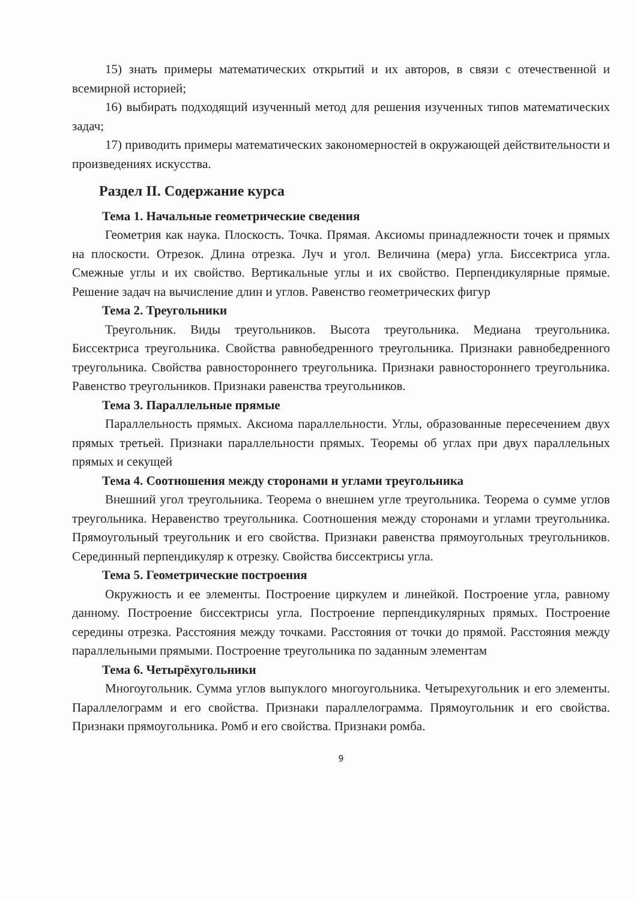15) знать примеры математических открытий и их авторов, в связи с отечественной и всемирной историей;
16) выбирать подходящий изученный метод для решения изученных типов математических задач;
17) приводить примеры математических закономерностей в окружающей действительности и произведениях искусства.
Раздел II. Содержание курса
Тема 1. Начальные геометрические сведения
Геометрия как наука. Плоскость. Точка. Прямая. Аксиомы принадлежности точек и прямых на плоскости. Отрезок. Длина отрезка. Луч и угол. Величина (мера) угла. Биссектриса угла. Смежные углы и их свойство. Вертикальные углы и их свойство. Перпендикулярные прямые. Решение задач на вычисление длин и углов. Равенство геометрических фигур
Тема 2. Треугольники
Треугольник. Виды треугольников. Высота треугольника. Медиана треугольника. Биссектриса треугольника. Свойства равнобедренного треугольника. Признаки равнобедренного треугольника. Свойства равностороннего треугольника. Признаки равностороннего треугольника. Равенство треугольников. Признаки равенства треугольников.
Тема 3. Параллельные прямые
Параллельность прямых. Аксиома параллельности. Углы, образованные пересечением двух прямых третьей. Признаки параллельности прямых. Теоремы об углах при двух параллельных прямых и секущей
Тема 4. Соотношения между сторонами и углами треугольника
Внешний угол треугольника. Теорема о внешнем угле треугольника. Теорема о сумме углов треугольника. Неравенство треугольника. Соотношения между сторонами и углами треугольника. Прямоугольный треугольник и его свойства. Признаки равенства прямоугольных треугольников. Серединный перпендикуляр к отрезку. Свойства биссектрисы угла.
Тема 5. Геометрические построения
Окружность и ее элементы. Построение циркулем и линейкой. Построение угла, равному данному. Построение биссектрисы угла. Построение перпендикулярных прямых. Построение середины отрезка. Расстояния между точками. Расстояния от точки до прямой. Расстояния между параллельными прямыми. Построение треугольника по заданным элементам
Тема 6. Четырёхугольники
Многоугольник. Сумма углов выпуклого многоугольника. Четырехугольник и его элементы. Параллелограмм и его свойства. Признаки параллелограмма. Прямоугольник и его свойства. Признаки прямоугольника. Ромб и его свойства. Признаки ромба.
9